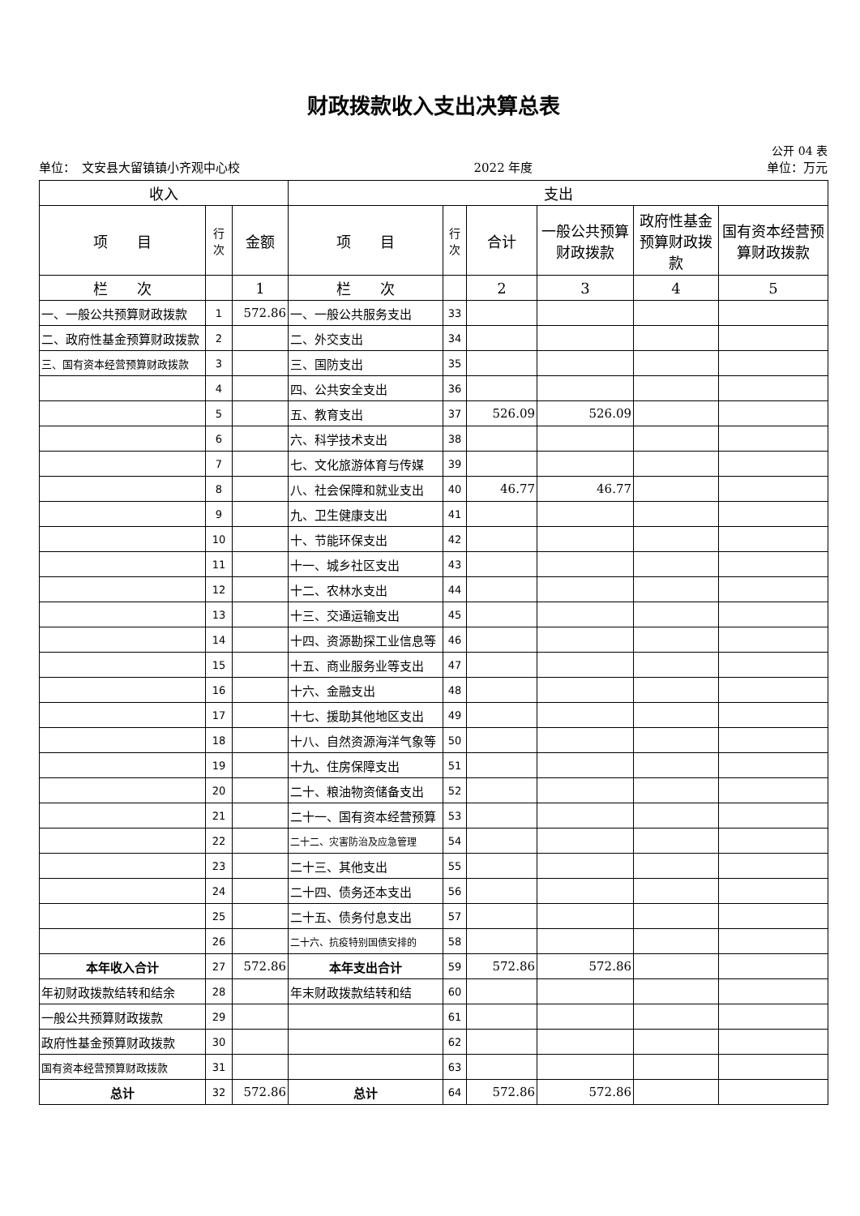财政拨款收入支出决算总表
公开 04 表
单位：　文安县大留镇镇小齐观中心校 2022 年度 单位：万元
| 收入 | | | 支出 | | | | | |
| --- | --- | --- | --- | --- | --- | --- | --- | --- |
| 项 目 | 行 次 | 金额 | 项 目 | 行 次 | 合计 | 一般公共预算财政拨款 | 政府性基金预算财政拨款 | 国有资本经营预算财政拨款 |
| 栏 次 | | 1 | 栏 次 | | 2 | 3 | 4 | 5 |
| 一、一般公共预算财政拨款 | 1 | 572.86 | 一、一般公共服务支出 | 33 | | | | |
| 二、政府性基金预算财政拨款 | 2 | | 二、外交支出 | 34 | | | | |
| 三、国有资本经营预算财政拨款 | 3 | | 三、国防支出 | 35 | | | | |
| | 4 | | 四、公共安全支出 | 36 | | | | |
| | 5 | | 五、教育支出 | 37 | 526.09 | 526.09 | | |
| | 6 | | 六、科学技术支出 | 38 | | | | |
| | 7 | | 七、文化旅游体育与传媒 | 39 | | | | |
| | 8 | | 八、社会保障和就业支出 | 40 | 46.77 | 46.77 | | |
| | 9 | | 九、卫生健康支出 | 41 | | | | |
| | 10 | | 十、节能环保支出 | 42 | | | | |
| | 11 | | 十一、城乡社区支出 | 43 | | | | |
| | 12 | | 十二、农林水支出 | 44 | | | | |
| | 13 | | 十三、交通运输支出 | 45 | | | | |
| | 14 | | 十四、资源勘探工业信息等 | 46 | | | | |
| | 15 | | 十五、商业服务业等支出 | 47 | | | | |
| | 16 | | 十六、金融支出 | 48 | | | | |
| | 17 | | 十七、援助其他地区支出 | 49 | | | | |
| | 18 | | 十八、自然资源海洋气象等 | 50 | | | | |
| | 19 | | 十九、住房保障支出 | 51 | | | | |
| | 20 | | 二十、粮油物资储备支出 | 52 | | | | |
| | 21 | | 二十一、国有资本经营预算 | 53 | | | | |
| | 22 | | 二十二、灾害防治及应急管理 | 54 | | | | |
| | 23 | | 二十三、其他支出 | 55 | | | | |
| | 24 | | 二十四、债务还本支出 | 56 | | | | |
| | 25 | | 二十五、债务付息支出 | 57 | | | | |
| | 26 | | 二十六、抗疫特别国债安排的 | 58 | | | | |
| 本年收入合计 | 27 | 572.86 | 本年支出合计 | 59 | 572.86 | 572.86 | | |
| 年初财政拨款结转和结余 | 28 | | 年末财政拨款结转和结 | 60 | | | | |
| 一般公共预算财政拨款 | 29 | | | 61 | | | | |
| 政府性基金预算财政拨款 | 30 | | | 62 | | | | |
| 国有资本经营预算财政拨款 | 31 | | | 63 | | | | |
| 总计 | 32 | 572.86 | 总计 | 64 | 572.86 | 572.86 | | |